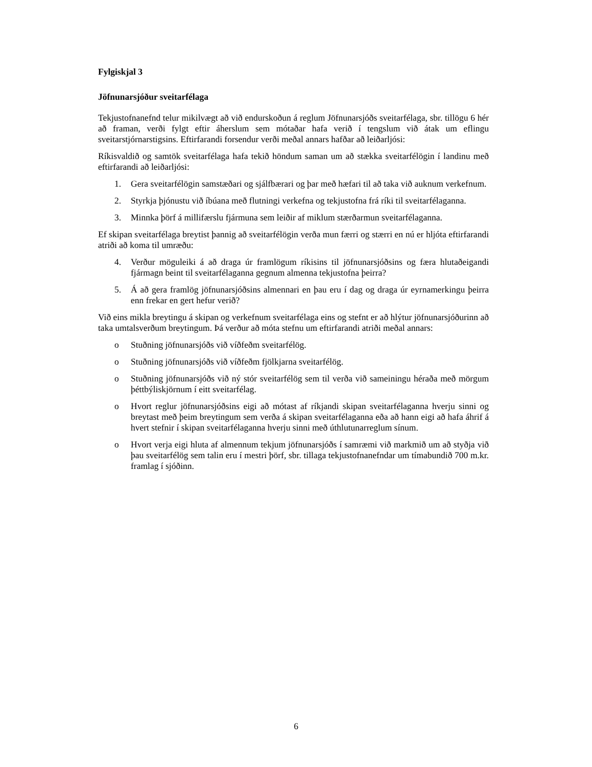Fylgiskjal 3
Jöfnunarsjóður sveitarfélaga
Tekjustofnanefnd telur mikilvægt að við endurskoðun á reglum Jöfnunarsjóðs sveitarfélaga, sbr. tillögu 6 hér að framan, verði fylgt eftir áherslum sem mótaðar hafa verið í tengslum við átak um eflingu sveitarstjórnarstigsins. Eftirfarandi forsendur verði meðal annars hafðar að leiðarljósi:
Ríkisvaldið og samtök sveitarfélaga hafa tekið höndum saman um að stækka sveitarfélögin í landinu með eftirfarandi að leiðarljósi:
1. Gera sveitarfélögin samstæðari og sjálfbærari og þar með hæfari til að taka við auknum verkefnum.
2. Styrkja þjónustu við íbúana með flutningi verkefna og tekjustofna frá ríki til sveitarfélaganna.
3. Minnka þörf á millifærslu fjármuna sem leiðir af miklum stærðarmun sveitarfélaganna.
Ef skipan sveitarfélaga breytist þannig að sveitarfélögin verða mun færri og stærri en nú er hljóta eftirfarandi atriði að koma til umræðu:
4. Verður möguleiki á að draga úr framlögum ríkisins til jöfnunarsjóðsins og færa hlutaðeigandi fjármagn beint til sveitarfélaganna gegnum almenna tekjustofna þeirra?
5. Á að gera framlög jöfnunarsjóðsins almennari en þau eru í dag og draga úr eyrnamerkingu þeirra enn frekar en gert hefur verið?
Við eins mikla breytingu á skipan og verkefnum sveitarfélaga eins og stefnt er að hlýtur jöfnunarsjóðurinn að taka umtalsverðum breytingum. Þá verður að móta stefnu um eftirfarandi atriði meðal annars:
o Stuðning jöfnunarsjóðs við víðfeðm sveitarfélög.
o Stuðning jöfnunarsjóðs við víðfeðm fjölkjarna sveitarfélög.
o Stuðning jöfnunarsjóðs við ný stór sveitarfélög sem til verða við sameiningu héraða með mörgum þéttbýliskjörnum í eitt sveitarfélag.
o Hvort reglur jöfnunarsjóðsins eigi að mótast af ríkjandi skipan sveitarfélaganna hverju sinni og breytast með þeim breytingum sem verða á skipan sveitarfélaganna eða að hann eigi að hafa áhrif á hvert stefnir í skipan sveitarfélaganna hverju sinni með úthlutunarreglum sínum.
o Hvort verja eigi hluta af almennum tekjum jöfnunarsjóðs í samræmi við markmið um að styðja við þau sveitarfélög sem talin eru í mestri þörf, sbr. tillaga tekjustofnanefndar um tímabundið 700 m.kr. framlag í sjóðinn.
6